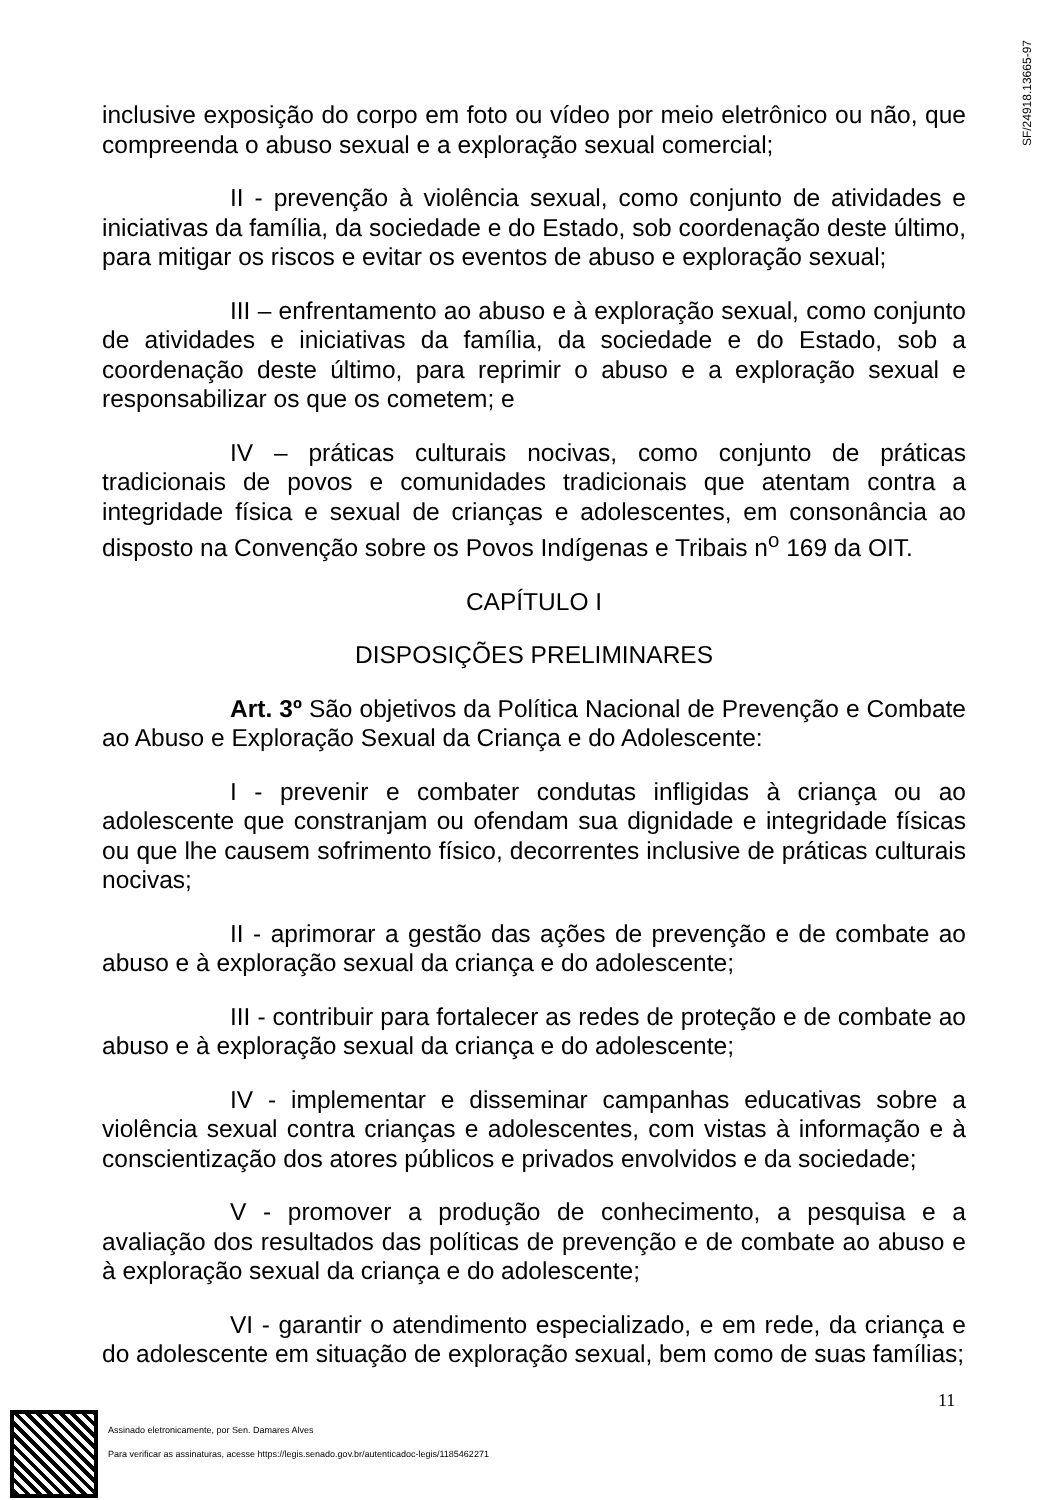SF/24918.13665-97
inclusive exposição do corpo em foto ou vídeo por meio eletrônico ou não, que compreenda o abuso sexual e a exploração sexual comercial;
II - prevenção à violência sexual, como conjunto de atividades e iniciativas da família, da sociedade e do Estado, sob coordenação deste último, para mitigar os riscos e evitar os eventos de abuso e exploração sexual;
III – enfrentamento ao abuso e à exploração sexual, como conjunto de atividades e iniciativas da família, da sociedade e do Estado, sob a coordenação deste último, para reprimir o abuso e a exploração sexual e responsabilizar os que os cometem; e
IV – práticas culturais nocivas, como conjunto de práticas tradicionais de povos e comunidades tradicionais que atentam contra a integridade física e sexual de crianças e adolescentes, em consonância ao disposto na Convenção sobre os Povos Indígenas e Tribais n<sup>o</sup> 169 da OIT.
CAPÍTULO I
DISPOSIÇÕES PRELIMINARES
Art. 3º São objetivos da Política Nacional de Prevenção e Combate ao Abuso e Exploração Sexual da Criança e do Adolescente:
I - prevenir e combater condutas infligidas à criança ou ao adolescente que constranjam ou ofendam sua dignidade e integridade físicas ou que lhe causem sofrimento físico, decorrentes inclusive de práticas culturais nocivas;
II - aprimorar a gestão das ações de prevenção e de combate ao abuso e à exploração sexual da criança e do adolescente;
III - contribuir para fortalecer as redes de proteção e de combate ao abuso e à exploração sexual da criança e do adolescente;
IV - implementar e disseminar campanhas educativas sobre a violência sexual contra crianças e adolescentes, com vistas à informação e à conscientização dos atores públicos e privados envolvidos e da sociedade;
V - promover a produção de conhecimento, a pesquisa e a avaliação dos resultados das políticas de prevenção e de combate ao abuso e à exploração sexual da criança e do adolescente;
VI - garantir o atendimento especializado, e em rede, da criança e do adolescente em situação de exploração sexual, bem como de suas famílias;
11
Assinado eletronicamente, por Sen. Damares Alves
Para verificar as assinaturas, acesse https://legis.senado.gov.br/autenticadoc-legis/1185462271